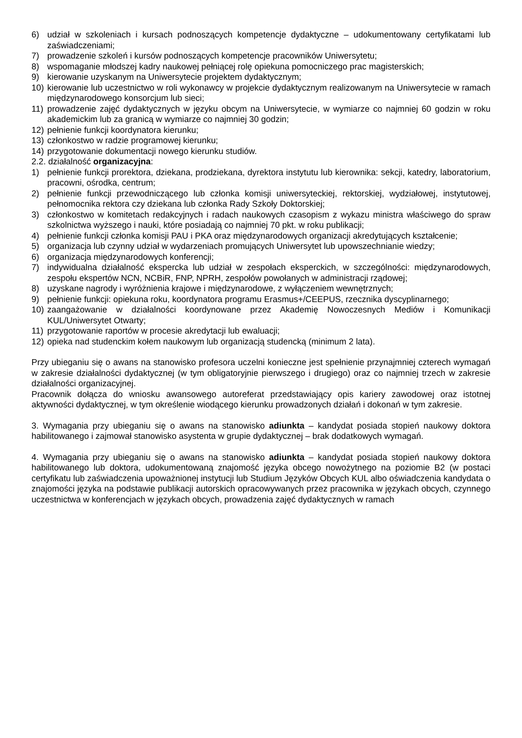6) udział w szkoleniach i kursach podnoszących kompetencje dydaktyczne – udokumentowany certyfikatami lub zaświadczeniami;
7) prowadzenie szkoleń i kursów podnoszących kompetencje pracowników Uniwersytetu;
8) wspomaganie młodszej kadry naukowej pełniącej rolę opiekuna pomocniczego prac magisterskich;
9) kierowanie uzyskanym na Uniwersytecie projektem dydaktycznym;
10) kierowanie lub uczestnictwo w roli wykonawcy w projekcie dydaktycznym realizowanym na Uniwersytecie w ramach międzynarodowego konsorcjum lub sieci;
11) prowadzenie zajęć dydaktycznych w języku obcym na Uniwersytecie, w wymiarze co najmniej 60 godzin w roku akademickim lub za granicą w wymiarze co najmniej 30 godzin;
12) pełnienie funkcji koordynatora kierunku;
13) członkostwo w radzie programowej kierunku;
14) przygotowanie dokumentacji nowego kierunku studiów.
2.2. działalność organizacyjna:
1) pełnienie funkcji prorektora, dziekana, prodziekana, dyrektora instytutu lub kierownika: sekcji, katedry, laboratorium, pracowni, ośrodka, centrum;
2) pełnienie funkcji przewodniczącego lub członka komisji uniwersyteckiej, rektorskiej, wydziałowej, instytutowej, pełnomocnika rektora czy dziekana lub członka Rady Szkoły Doktorskiej;
3) członkostwo w komitetach redakcyjnych i radach naukowych czasopism z wykazu ministra właściwego do spraw szkolnictwa wyższego i nauki, które posiadają co najmniej 70 pkt. w roku publikacji;
4) pełnienie funkcji członka komisji PAU i PKA oraz międzynarodowych organizacji akredytujących kształcenie;
5) organizacja lub czynny udział w wydarzeniach promujących Uniwersytet lub upowszechnianie wiedzy;
6) organizacja międzynarodowych konferencji;
7) indywidualna działalność ekspercka lub udział w zespołach eksperckich, w szczególności: międzynarodowych, zespołu ekspertów NCN, NCBiR, FNP, NPRH, zespołów powołanych w administracji rządowej;
8) uzyskane nagrody i wyróżnienia krajowe i międzynarodowe, z wyłączeniem wewnętrznych;
9) pełnienie funkcji: opiekuna roku, koordynatora programu Erasmus+/CEEPUS, rzecznika dyscyplinarnego;
10) zaangażowanie w działalności koordynowane przez Akademię Nowoczesnych Mediów i Komunikacji KUL/Uniwersytet Otwarty;
11) przygotowanie raportów w procesie akredytacji lub ewaluacji;
12) opieka nad studenckim kołem naukowym lub organizacją studencką (minimum 2 lata).
Przy ubieganiu się o awans na stanowisko profesora uczelni konieczne jest spełnienie przynajmniej czterech wymagań w zakresie działalności dydaktycznej (w tym obligatoryjnie pierwszego i drugiego) oraz co najmniej trzech w zakresie działalności organizacyjnej.
Pracownik dołącza do wniosku awansowego autoreferat przedstawiający opis kariery zawodowej oraz istotnej aktywności dydaktycznej, w tym określenie wiodącego kierunku prowadzonych działań i dokonań w tym zakresie.
3. Wymagania przy ubieganiu się o awans na stanowisko adiunkta – kandydat posiada stopień naukowy doktora habilitowanego i zajmował stanowisko asystenta w grupie dydaktycznej – brak dodatkowych wymagań.
4. Wymagania przy ubieganiu się o awans na stanowisko adiunkta – kandydat posiada stopień naukowy doktora habilitowanego lub doktora, udokumentowaną znajomość języka obcego nowożytnego na poziomie B2 (w postaci certyfikatu lub zaświadczenia upoważnionej instytucji lub Studium Języków Obcych KUL albo oświadczenia kandydata o znajomości języka na podstawie publikacji autorskich opracowywanych przez pracownika w językach obcych, czynnego uczestnictwa w konferencjach w językach obcych, prowadzenia zajęć dydaktycznych w ramach